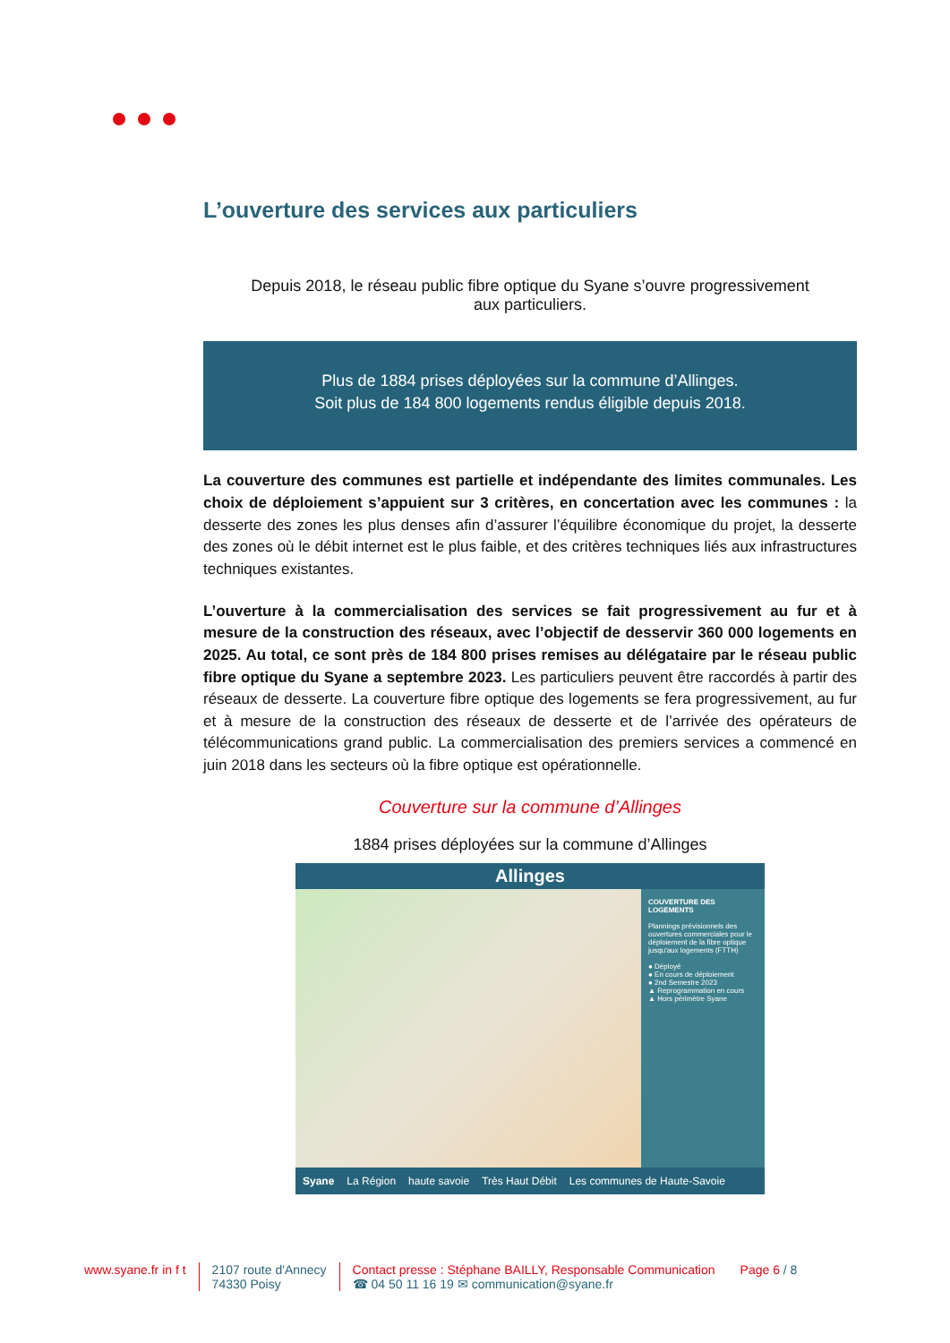L’ouverture des services aux particuliers
Depuis 2018, le réseau public fibre optique du Syane s’ouvre progressivement aux particuliers.
Plus de 1884 prises déployées sur la commune d’Allinges.
Soit plus de 184 800 logements rendus éligible depuis 2018.
La couverture des communes est partielle et indépendante des limites communales. Les choix de déploiement s’appuient sur 3 critères, en concertation avec les communes : la desserte des zones les plus denses afin d’assurer l’équilibre économique du projet, la desserte des zones où le débit internet est le plus faible, et des critères techniques liés aux infrastructures techniques existantes.
L’ouverture à la commercialisation des services se fait progressivement au fur et à mesure de la construction des réseaux, avec l’objectif de desservir 360 000 logements en 2025. Au total, ce sont près de 184 800 prises remises au délégataire par le réseau public fibre optique du Syane a septembre 2023. Les particuliers peuvent être raccordés à partir des réseaux de desserte. La couverture fibre optique des logements se fera progressivement, au fur et à mesure de la construction des réseaux de desserte et de l’arrivée des opérateurs de télécommunications grand public. La commercialisation des premiers services a commencé en juin 2018 dans les secteurs où la fibre optique est opérationnelle.
Couverture sur la commune d’Allinges
1884 prises déployées sur la commune d’Allinges
Allinges
COUVERTURE DES LOGEMENTS
Plannings prévisionnels des ouvertures commerciales pour le déploiement de la fibre optique jusqu'aux logements (FTTH)
● Déployé
● En cours de déploiement
● 2nd Semestre 2023
▲ Reprogrammation en cours
▲ Hors périmètre Syane
Syane La Région haute savoie Très Haut Débit Les communes de Haute-Savoie
www.syane.fr in f t 2107 route d'Annecy
74330 Poisy
Contact presse : Stéphane BAILLY, Responsable Communication
☎ 04 50 11 16 19 ✉ communication@syane.fr
Page 6 / 8